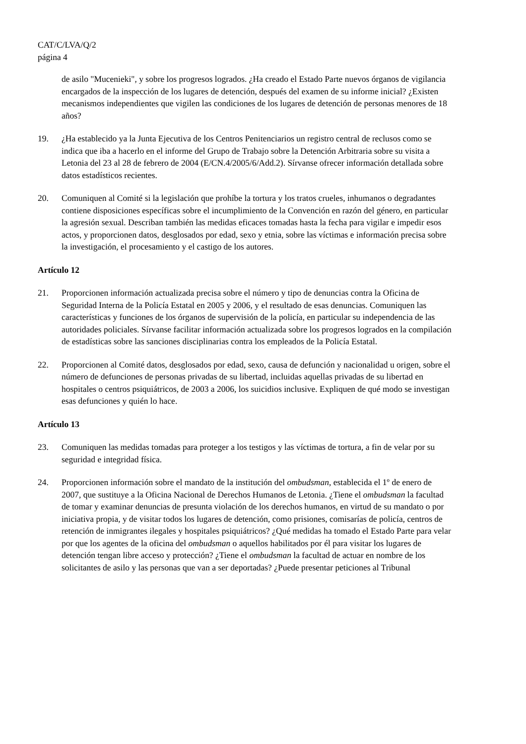CAT/C/LVA/Q/2
página 4
de asilo "Mucenieki", y sobre los progresos logrados. ¿Ha creado el Estado Parte nuevos órganos de vigilancia encargados de la inspección de los lugares de detención, después del examen de su informe inicial? ¿Existen mecanismos independientes que vigilen las condiciones de los lugares de detención de personas menores de 18 años?
19. ¿Ha establecido ya la Junta Ejecutiva de los Centros Penitenciarios un registro central de reclusos como se indica que iba a hacerlo en el informe del Grupo de Trabajo sobre la Detención Arbitraria sobre su visita a Letonia del 23 al 28 de febrero de 2004 (E/CN.4/2005/6/Add.2). Sírvanse ofrecer información detallada sobre datos estadísticos recientes.
20. Comuniquen al Comité si la legislación que prohíbe la tortura y los tratos crueles, inhumanos o degradantes contiene disposiciones específicas sobre el incumplimiento de la Convención en razón del género, en particular la agresión sexual. Describan también las medidas eficaces tomadas hasta la fecha para vigilar e impedir esos actos, y proporcionen datos, desglosados por edad, sexo y etnia, sobre las víctimas e información precisa sobre la investigación, el procesamiento y el castigo de los autores.
Artículo 12
21. Proporcionen información actualizada precisa sobre el número y tipo de denuncias contra la Oficina de Seguridad Interna de la Policía Estatal en 2005 y 2006, y el resultado de esas denuncias. Comuniquen las características y funciones de los órganos de supervisión de la policía, en particular su independencia de las autoridades policiales. Sírvanse facilitar información actualizada sobre los progresos logrados en la compilación de estadísticas sobre las sanciones disciplinarias contra los empleados de la Policía Estatal.
22. Proporcionen al Comité datos, desglosados por edad, sexo, causa de defunción y nacionalidad u origen, sobre el número de defunciones de personas privadas de su libertad, incluidas aquellas privadas de su libertad en hospitales o centros psiquiátricos, de 2003 a 2006, los suicidios inclusive. Expliquen de qué modo se investigan esas defunciones y quién lo hace.
Artículo 13
23. Comuniquen las medidas tomadas para proteger a los testigos y las víctimas de tortura, a fin de velar por su seguridad e integridad física.
24. Proporcionen información sobre el mandato de la institución del ombudsman, establecida el 1º de enero de 2007, que sustituye a la Oficina Nacional de Derechos Humanos de Letonia. ¿Tiene el ombudsman la facultad de tomar y examinar denuncias de presunta violación de los derechos humanos, en virtud de su mandato o por iniciativa propia, y de visitar todos los lugares de detención, como prisiones, comisarías de policía, centros de retención de inmigrantes ilegales y hospitales psiquiátricos? ¿Qué medidas ha tomado el Estado Parte para velar por que los agentes de la oficina del ombudsman o aquellos habilitados por él para visitar los lugares de detención tengan libre acceso y protección? ¿Tiene el ombudsman la facultad de actuar en nombre de los solicitantes de asilo y las personas que van a ser deportadas? ¿Puede presentar peticiones al Tribunal